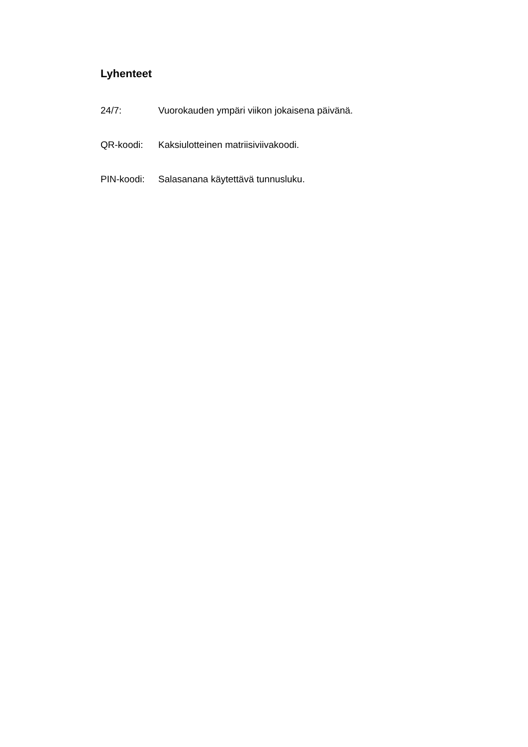Lyhenteet
24/7: Vuorokauden ympäri viikon jokaisena päivänä.
QR-koodi: Kaksiulotteinen matriisiviivakoodi.
PIN-koodi: Salasanana käytettävä tunnusluku.